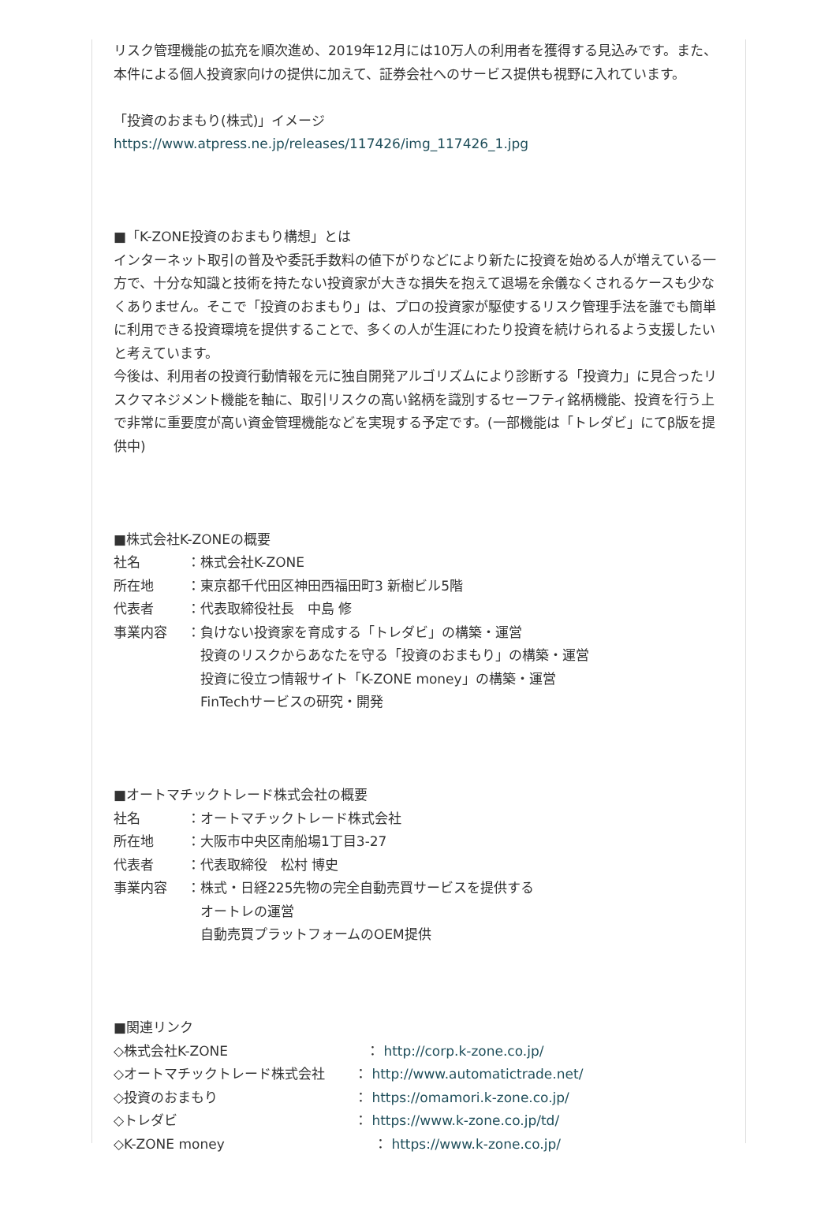リスク管理機能の拡充を順次進め、2019年12月には10万人の利用者を獲得する見込みです。また、本件による個人投資家向けの提供に加えて、証券会社へのサービス提供も視野に入れています。
「投資のおまもり(株式)」イメージ
https://www.atpress.ne.jp/releases/117426/img_117426_1.jpg
■「K-ZONE投資のおまもり構想」とは
インターネット取引の普及や委託手数料の値下がりなどにより新たに投資を始める人が増えている一方で、十分な知識と技術を持たない投資家が大きな損失を抱えて退場を余儀なくされるケースも少なくありません。そこで「投資のおまもり」は、プロの投資家が駆使するリスク管理手法を誰でも簡単に利用できる投資環境を提供することで、多くの人が生涯にわたり投資を続けられるよう支援したいと考えています。
今後は、利用者の投資行動情報を元に独自開発アルゴリズムにより診断する「投資力」に見合ったリスクマネジメント機能を軸に、取引リスクの高い銘柄を識別するセーフティ銘柄機能、投資を行う上で非常に重要度が高い資金管理機能などを実現する予定です。(一部機能は「トレダビ」にてβ版を提供中)
■株式会社K-ZONEの概要
社名 ：株式会社K-ZONE
所在地 ：東京都千代田区神田西福田町3 新樹ビル5階
代表者 ：代表取締役社長　中島 修
事業内容 ：負けない投資家を育成する「トレダビ」の構築・運営
　投資のリスクからあなたを守る「投資のおまもり」の構築・運営
　投資に役立つ情報サイト「K-ZONE money」の構築・運営
　FinTechサービスの研究・開発
■オートマチックトレード株式会社の概要
社名 ：オートマチックトレード株式会社
所在地 ：大阪市中央区南船場1丁目3-27
代表者 ：代表取締役　松村 博史
事業内容 ：株式・日経225先物の完全自動売買サービスを提供する
　オートレの運営
　自動売買プラットフォームのOEM提供
■関連リンク
◇株式会社K-ZONE ： http://corp.k-zone.co.jp/
◇オートマチックトレード株式会社 ： http://www.automatictrade.net/
◇投資のおまもり ： https://omamori.k-zone.co.jp/
◇トレダビ ： https://www.k-zone.co.jp/td/
◇K-ZONE money ： https://www.k-zone.co.jp/